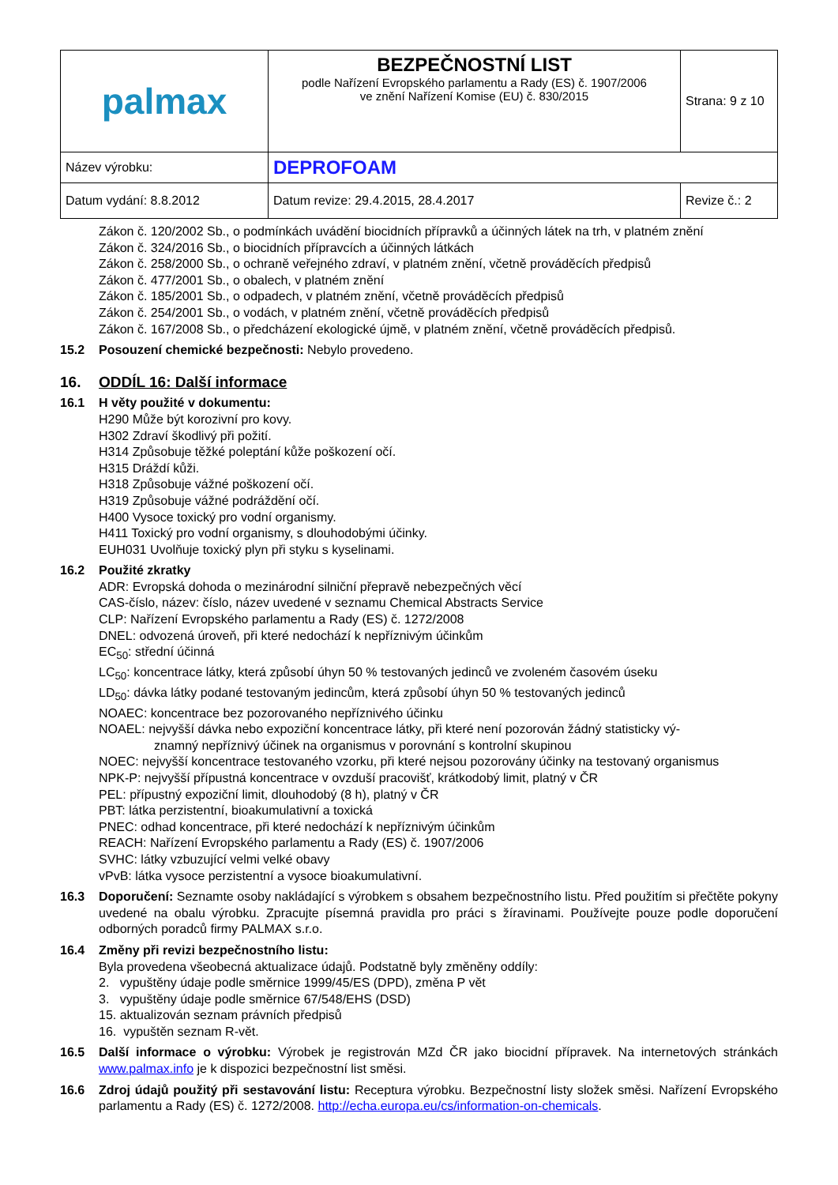| palmax | BEZPEČNOSTNÍ LIST podle Nařízení Evropského parlamentu a Rady (ES) č. 1907/2006 ve znění Nařízení Komise (EU) č. 830/2015 | Strana: 9 z 10 |
| Název výrobku: | DEPROFOAM | |
| Datum vydání: 8.8.2012 | Datum revize: 29.4.2015, 28.4.2017 | Revize č.: 2 |
Zákon č. 120/2002 Sb., o podmínkách uvádění biocidních přípravků a účinných látek na trh, v platném znění
Zákon č. 324/2016 Sb., o biocidních přípravcích a účinných látkách
Zákon č. 258/2000 Sb., o ochraně veřejného zdraví, v platném znění, včetně prováděcích předpisů
Zákon č. 477/2001 Sb., o obalech, v platném znění
Zákon č. 185/2001 Sb., o odpadech, v platném znění, včetně prováděcích předpisů
Zákon č. 254/2001 Sb., o vodách, v platném znění, včetně prováděcích předpisů
Zákon č. 167/2008 Sb., o předcházení ekologické újmě, v platném znění, včetně prováděcích předpisů.
15.2 Posouzení chemické bezpečnosti: Nebylo provedeno.
16. ODDÍL 16: Další informace
16.1 H věty použité v dokumentu:
H290 Může být korozivní pro kovy.
H302 Zdraví škodlivý při požití.
H314 Způsobuje těžké poleptání kůže poškození očí.
H315 Dráždí kůži.
H318 Způsobuje vážné poškození očí.
H319 Způsobuje vážné podráždění očí.
H400 Vysoce toxický pro vodní organismy.
H411 Toxický pro vodní organismy, s dlouhodobými účinky.
EUH031 Uvolňuje toxický plyn při styku s kyselinami.
16.2 Použité zkratky
ADR: Evropská dohoda o mezinárodní silniční přepravě nebezpečných věcí
CAS-číslo, název: číslo, název uvedené v seznamu Chemical Abstracts Service
CLP: Nařízení Evropského parlamentu a Rady (ES) č. 1272/2008
DNEL: odvozená úroveň, při které nedochází k nepříznivým účinkům
EC<sub>50</sub>: střední účinná
LC<sub>50</sub>: koncentrace látky, která způsobí úhyn 50 % testovaných jedinců ve zvoleném časovém úseku
LD<sub>50</sub>: dávka látky podané testovaným jedincům, která způsobí úhyn 50 % testovaných jedinců
NOAEC: koncentrace bez pozorovaného nepříznivého účinku
NOAEL: nejvyšší dávka nebo expoziční koncentrace látky, při které není pozorován žádný statisticky vý-
znamný nepříznivý účinek na organismus v porovnání s kontrolní skupinou
NOEC: nejvyšší koncentrace testovaného vzorku, při které nejsou pozorovány účinky na testovaný organismus
NPK-P: nejvyšší přípustná koncentrace v ovzduší pracovišť, krátkodobý limit, platný v ČR
PEL: přípustný expoziční limit, dlouhodobý (8 h), platný v ČR
PBT: látka perzistentní, bioakumulativní a toxická
PNEC: odhad koncentrace, při které nedochází k nepříznivým účinkům
REACH: Nařízení Evropského parlamentu a Rady (ES) č. 1907/2006
SVHC: látky vzbuzující velmi velké obavy
vPvB: látka vysoce perzistentní a vysoce bioakumulativní.
16.3 Doporučení: Seznamte osoby nakládající s výrobkem s obsahem bezpečnostního listu. Před použitím si přečtěte pokyny uvedené na obalu výrobku. Zpracujte písemná pravidla pro práci s žíravinami. Používejte pouze podle doporučení odborných poradců firmy PALMAX s.r.o.
16.4 Změny při revizi bezpečnostního listu:
Byla provedena všeobecná aktualizace údajů. Podstatně byly změněny oddíly:
2. vypuštěny údaje podle směrnice 1999/45/ES (DPD), změna P vět
3. vypuštěny údaje podle směrnice 67/548/EHS (DSD)
15. aktualizován seznam právních předpisů
16. vypuštěn seznam R-vět.
16.5 Další informace o výrobku: Výrobek je registrován MZd ČR jako biocidní přípravek. Na internetových stránkách www.palmax.info je k dispozici bezpečnostní list směsi.
16.6 Zdroj údajů použitý při sestavování listu: Receptura výrobku. Bezpečnostní listy složek směsi. Nařízení Evropského parlamentu a Rady (ES) č. 1272/2008. http://echa.europa.eu/cs/information-on-chemicals.